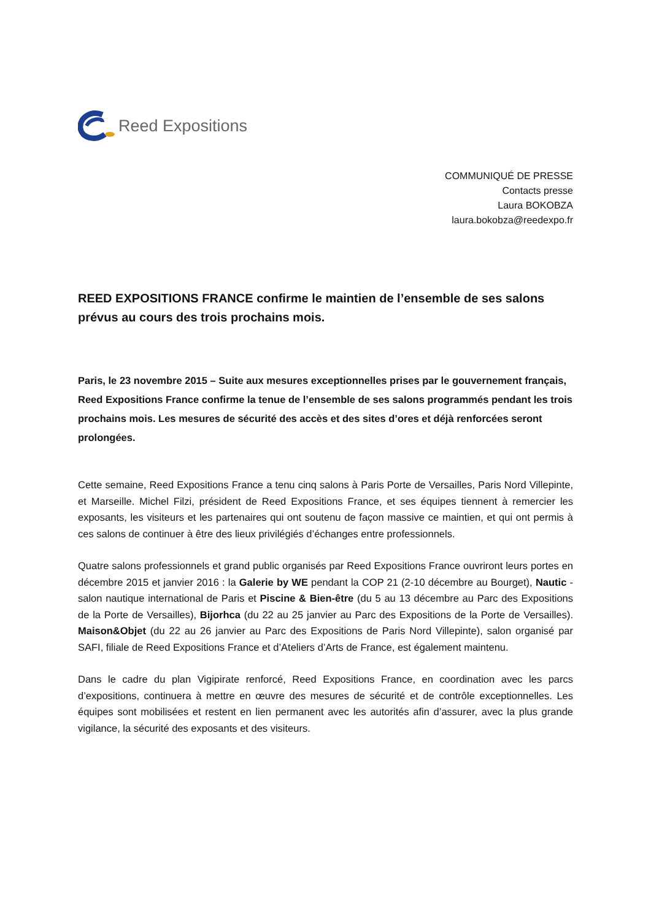Reed Expositions
COMMUNIQUÉ DE PRESSE
Contacts presse
Laura BOKOBZA
laura.bokobza@reedexpo.fr
REED EXPOSITIONS FRANCE confirme le maintien de l’ensemble de ses salons prévus au cours des trois prochains mois.
Paris, le 23 novembre 2015 – Suite aux mesures exceptionnelles prises par le gouvernement français, Reed Expositions France confirme la tenue de l’ensemble de ses salons programmés pendant les trois prochains mois. Les mesures de sécurité des accès et des sites d’ores et déjà renforcées seront prolongées.
Cette semaine, Reed Expositions France a tenu cinq salons à Paris Porte de Versailles, Paris Nord Villepinte, et Marseille. Michel Filzi, président de Reed Expositions France, et ses équipes tiennent à remercier les exposants, les visiteurs et les partenaires qui ont soutenu de façon massive ce maintien, et qui ont permis à ces salons de continuer à être des lieux privilégiés d’échanges entre professionnels.
Quatre salons professionnels et grand public organisés par Reed Expositions France ouvriront leurs portes en décembre 2015 et janvier 2016 : la Galerie by WE pendant la COP 21 (2-10 décembre au Bourget), Nautic - salon nautique international de Paris et Piscine & Bien-être (du 5 au 13 décembre au Parc des Expositions de la Porte de Versailles), Bijorhca (du 22 au 25 janvier au Parc des Expositions de la Porte de Versailles). Maison&Objet (du 22 au 26 janvier au Parc des Expositions de Paris Nord Villepinte), salon organisé par SAFI, filiale de Reed Expositions France et d’Ateliers d’Arts de France, est également maintenu.
Dans le cadre du plan Vigipirate renforcé, Reed Expositions France, en coordination avec les parcs d’expositions, continuera à mettre en œuvre des mesures de sécurité et de contrôle exceptionnelles. Les équipes sont mobilisées et restent en lien permanent avec les autorités afin d’assurer, avec la plus grande vigilance, la sécurité des exposants et des visiteurs.